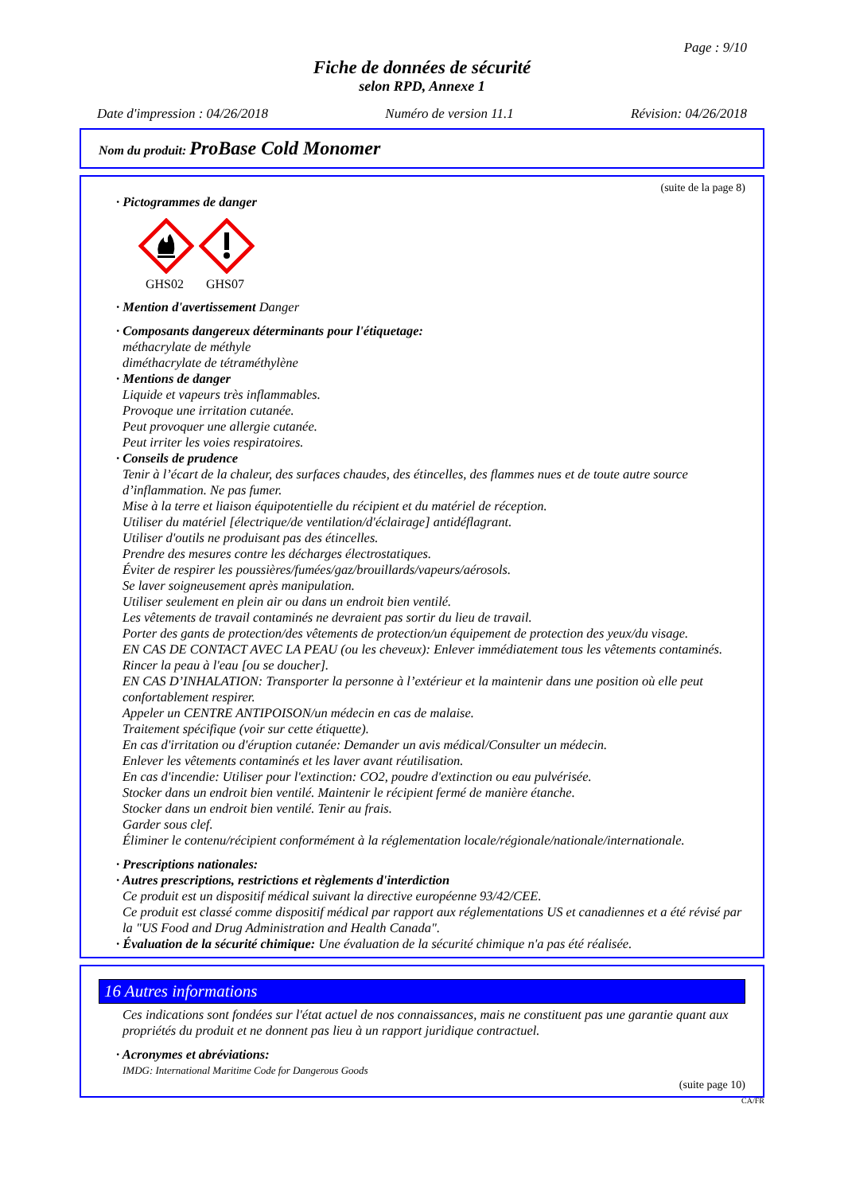Page : 9/10
Fiche de données de sécurité
selon RPD, Annexe 1
Date d'impression : 04/26/2018 Numéro de version 11.1 Révision: 04/26/2018
Nom du produit: ProBase Cold Monomer
(suite de la page 8)
· Pictogrammes de danger
GHS02
GHS07
· Mention d'avertissement Danger
· Composants dangereux déterminants pour l'étiquetage:
méthacrylate de méthyle
diméthacrylate de tétraméthylène
· Mentions de danger
Liquide et vapeurs très inflammables.
Provoque une irritation cutanée.
Peut provoquer une allergie cutanée.
Peut irriter les voies respiratoires.
· Conseils de prudence
Tenir à l’écart de la chaleur, des surfaces chaudes, des étincelles, des flammes nues et de toute autre source d’inflammation. Ne pas fumer.
Mise à la terre et liaison équipotentielle du récipient et du matériel de réception.
Utiliser du matériel [électrique/de ventilation/d'éclairage] antidéflagrant.
Utiliser d'outils ne produisant pas des étincelles.
Prendre des mesures contre les décharges électrostatiques.
Éviter de respirer les poussières/fumées/gaz/brouillards/vapeurs/aérosols.
Se laver soigneusement après manipulation.
Utiliser seulement en plein air ou dans un endroit bien ventilé.
Les vêtements de travail contaminés ne devraient pas sortir du lieu de travail.
Porter des gants de protection/des vêtements de protection/un équipement de protection des yeux/du visage.
EN CAS DE CONTACT AVEC LA PEAU (ou les cheveux): Enlever immédiatement tous les vêtements contaminés. Rincer la peau à l'eau [ou se doucher].
EN CAS D’INHALATION: Transporter la personne à l’extérieur et la maintenir dans une position où elle peut confortablement respirer.
Appeler un CENTRE ANTIPOISON/un médecin en cas de malaise.
Traitement spécifique (voir sur cette étiquette).
En cas d'irritation ou d'éruption cutanée: Demander un avis médical/Consulter un médecin.
Enlever les vêtements contaminés et les laver avant réutilisation.
En cas d'incendie: Utiliser pour l'extinction: CO2, poudre d'extinction ou eau pulvérisée.
Stocker dans un endroit bien ventilé. Maintenir le récipient fermé de manière étanche.
Stocker dans un endroit bien ventilé. Tenir au frais.
Garder sous clef.
Éliminer le contenu/récipient conformément à la réglementation locale/régionale/nationale/internationale.
· Prescriptions nationales:
· Autres prescriptions, restrictions et règlements d'interdiction
Ce produit est un dispositif médical suivant la directive européenne 93/42/CEE.
Ce produit est classé comme dispositif médical par rapport aux réglementations US et canadiennes et a été révisé par la "US Food and Drug Administration and Health Canada".
· Évaluation de la sécurité chimique: Une évaluation de la sécurité chimique n'a pas été réalisée.
16 Autres informations
Ces indications sont fondées sur l'état actuel de nos connaissances, mais ne constituent pas une garantie quant aux propriétés du produit et ne donnent pas lieu à un rapport juridique contractuel.
· Acronymes et abréviations:
IMDG: International Maritime Code for Dangerous Goods
(suite page 10)
CA/FR